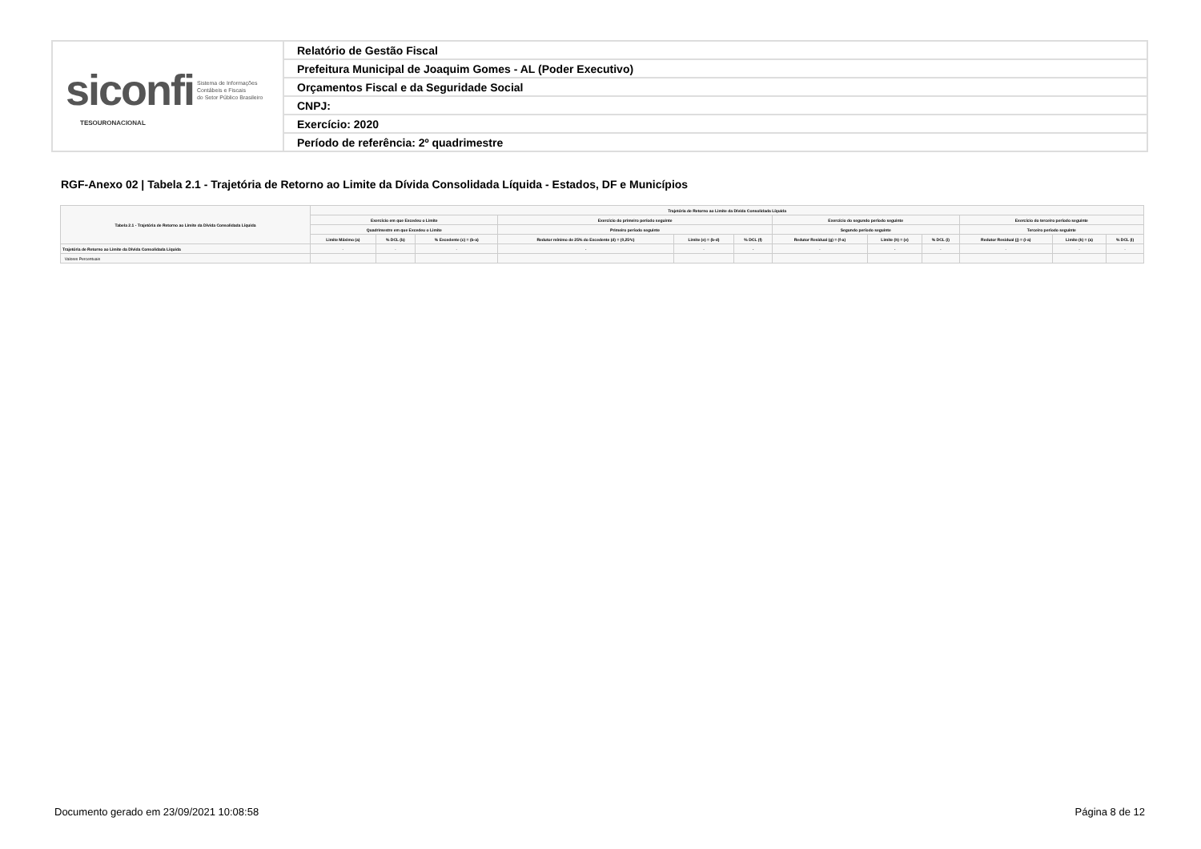| siconfi Sistema de Informações Contábeis e Fiscais do Setor Público Brasileiro TESOURONACIONAL | Relatório de Gestão Fiscal |
| | Prefeitura Municipal de Joaquim Gomes - AL (Poder Executivo) |
| | Orçamentos Fiscal e da Seguridade Social |
| | CNPJ: |
| | Exercício: 2020 |
| | Período de referência: 2º quadrimestre |
RGF-Anexo 02 | Tabela 2.1 - Trajetória de Retorno ao Limite da Dívida Consolidada Líquida - Estados, DF e Municípios
| Tabela 2.1 - Trajetória de Retorno ao Limite da Dívida Consolidada Líquida | Trajetória de Retorno ao Limite da Dívida Consolidada Líquida | | | | | | | | | | | |
| --- | --- | --- | --- | --- | --- | --- | --- | --- | --- | --- | --- | --- |
| | Exercício em que Excedeu o Limite | | | Exercício do primeiro período seguinte | | | Exercício do segundo período seguinte | | | Exercício do terceiro período seguinte | | |
| | Quadrimestre em que Excedeu o Limite | | | Primeiro período seguinte | | | Segundo período seguinte | | | Terceiro período seguinte | | |
| | Limite Máximo (a) | % DCL (b) | % Excedente (c) = (b-a) | Redutor mínimo de 25% do Excedente (d) = (0,25*c) | Limite (e) = (b-d) | % DCL (f) | Redutor Residual (g) = (f-a) | Limite (h) = (e) | % DCL (i) | Redutor Residual (j) = (i-a) | Limite (k) = (a) | % DCL (l) |
| Trajetória de Retorno ao Limite da Dívida Consolidada Líquida | - | - | - | - | - | - | - | - | - | - | - | - |
| Valores Percentuais | | | | | | | | | | | | |
Documento gerado em 23/09/2021 10:08:58
Página 8 de 12